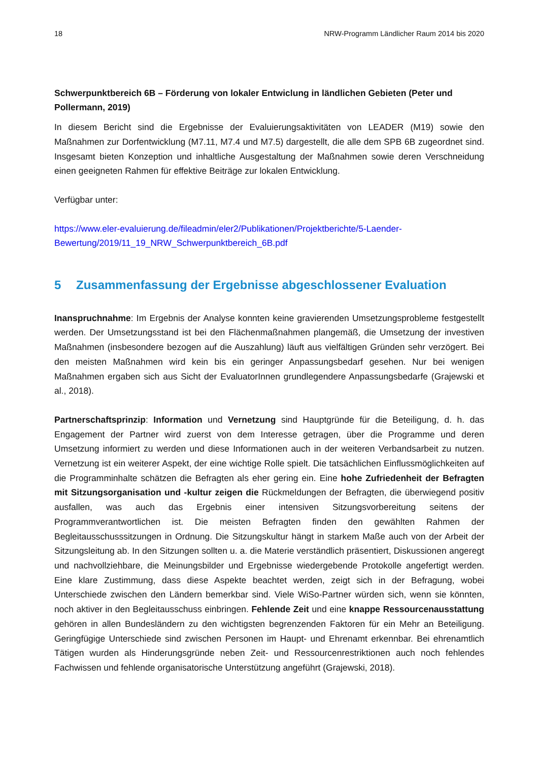18 NRW-Programm Ländlicher Raum 2014 bis 2020
Schwerpunktbereich 6B – Förderung von lokaler Entwiclung in ländlichen Gebieten (Peter und Pollermann, 2019)
In diesem Bericht sind die Ergebnisse der Evaluierungsaktivitäten von LEADER (M19) sowie den Maßnahmen zur Dorfentwicklung (M7.11, M7.4 und M7.5) dargestellt, die alle dem SPB 6B zugeordnet sind. Insgesamt bieten Konzeption und inhaltliche Ausgestaltung der Maßnahmen sowie deren Verschneidung einen geeigneten Rahmen für effektive Beiträge zur lokalen Entwicklung.
Verfügbar unter:
https://www.eler-evaluierung.de/fileadmin/eler2/Publikationen/Projektberichte/5-Laender-Bewertung/2019/11_19_NRW_Schwerpunktbereich_6B.pdf
5 Zusammenfassung der Ergebnisse abgeschlossener Evaluation
Inanspruchnahme: Im Ergebnis der Analyse konnten keine gravierenden Umsetzungsprobleme festgestellt werden. Der Umsetzungsstand ist bei den Flächenmaßnahmen plangemäß, die Umsetzung der investiven Maßnahmen (insbesondere bezogen auf die Auszahlung) läuft aus vielfältigen Gründen sehr verzögert. Bei den meisten Maßnahmen wird kein bis ein geringer Anpassungsbedarf gesehen. Nur bei wenigen Maßnahmen ergaben sich aus Sicht der EvaluatorInnen grundlegendere Anpassungsbedarfe (Grajewski et al., 2018).
Partnerschaftsprinzip: Information und Vernetzung sind Hauptgründe für die Beteiligung, d. h. das Engagement der Partner wird zuerst von dem Interesse getragen, über die Programme und deren Umsetzung informiert zu werden und diese Informationen auch in der weiteren Verbandsarbeit zu nutzen. Vernetzung ist ein weiterer Aspekt, der eine wichtige Rolle spielt. Die tatsächlichen Einflussmöglichkeiten auf die Programminhalte schätzen die Befragten als eher gering ein. Eine hohe Zufriedenheit der Befragten mit Sitzungsorganisation und -kultur zeigen die Rückmeldungen der Befragten, die überwiegend positiv ausfallen, was auch das Ergebnis einer intensiven Sitzungsvorbereitung seitens der Programmverantwortlichen ist. Die meisten Befragten finden den gewählten Rahmen der Begleitausschusssitzungen in Ordnung. Die Sitzungskultur hängt in starkem Maße auch von der Arbeit der Sitzungsleitung ab. In den Sitzungen sollten u. a. die Materie verständlich präsentiert, Diskussionen angeregt und nachvollziehbare, die Meinungsbilder und Ergebnisse wiedergebende Protokolle angefertigt werden. Eine klare Zustimmung, dass diese Aspekte beachtet werden, zeigt sich in der Befragung, wobei Unterschiede zwischen den Ländern bemerkbar sind. Viele WiSo-Partner würden sich, wenn sie könnten, noch aktiver in den Begleitausschuss einbringen. Fehlende Zeit und eine knappe Ressourcenausstattung gehören in allen Bundesländern zu den wichtigsten begrenzenden Faktoren für ein Mehr an Beteiligung. Geringfügige Unterschiede sind zwischen Personen im Haupt- und Ehrenamt erkennbar. Bei ehrenamtlich Tätigen wurden als Hinderungsgründe neben Zeit- und Ressourcenrestriktionen auch noch fehlendes Fachwissen und fehlende organisatorische Unterstützung angeführt (Grajewski, 2018).